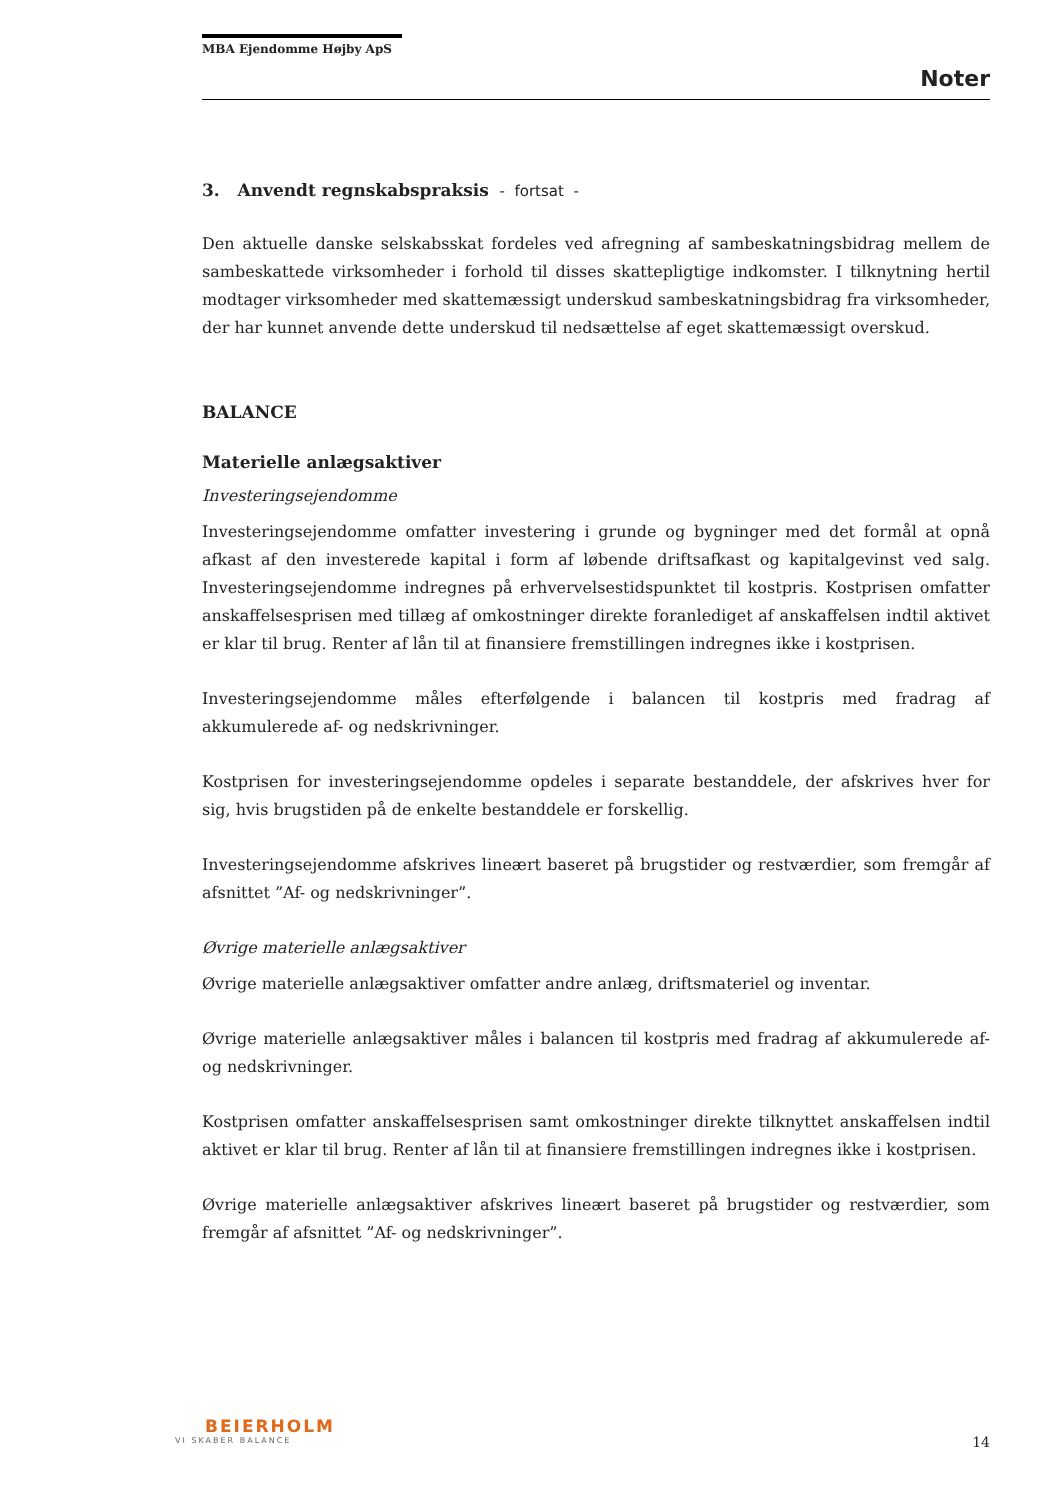MBA Ejendomme Højby ApS
Noter
3. Anvendt regnskabspraksis - fortsat -
Den aktuelle danske selskabsskat fordeles ved afregning af sambeskatningsbidrag mellem de sambeskattede virksomheder i forhold til disses skattepligtige indkomster. I tilknytning hertil modtager virksomheder med skattemæssigt underskud sambeskatningsbidrag fra virksomheder, der har kunnet anvende dette underskud til nedsættelse af eget skattemæssigt overskud.
BALANCE
Materielle anlægsaktiver
Investeringsejendomme
Investeringsejendomme omfatter investering i grunde og bygninger med det formål at opnå afkast af den investerede kapital i form af løbende driftsafkast og kapitalgevinst ved salg. Investeringsejendomme indregnes på erhvervelsestidspunktet til kostpris. Kostprisen omfatter anskaffelsesprisen med tillæg af omkostninger direkte foranlediget af anskaffelsen indtil aktivet er klar til brug. Renter af lån til at finansiere fremstillingen indregnes ikke i kostprisen.
Investeringsejendomme måles efterfølgende i balancen til kostpris med fradrag af akkumulerede af- og nedskrivninger.
Kostprisen for investeringsejendomme opdeles i separate bestanddele, der afskrives hver for sig, hvis brugstiden på de enkelte bestanddele er forskellig.
Investeringsejendomme afskrives lineært baseret på brugstider og restværdier, som fremgår af afsnittet ”Af- og nedskrivninger”.
Øvrige materielle anlægsaktiver
Øvrige materielle anlægsaktiver omfatter andre anlæg, driftsmateriel og inventar.
Øvrige materielle anlægsaktiver måles i balancen til kostpris med fradrag af akkumulerede af- og nedskrivninger.
Kostprisen omfatter anskaffelsesprisen samt omkostninger direkte tilknyttet anskaffelsen indtil aktivet er klar til brug. Renter af lån til at finansiere fremstillingen indregnes ikke i kostprisen.
Øvrige materielle anlægsaktiver afskrives lineært baseret på brugstider og restværdier, som fremgår af afsnittet ”Af- og nedskrivninger”.
BEIERHOLM
VI SKABER BALANCE
14